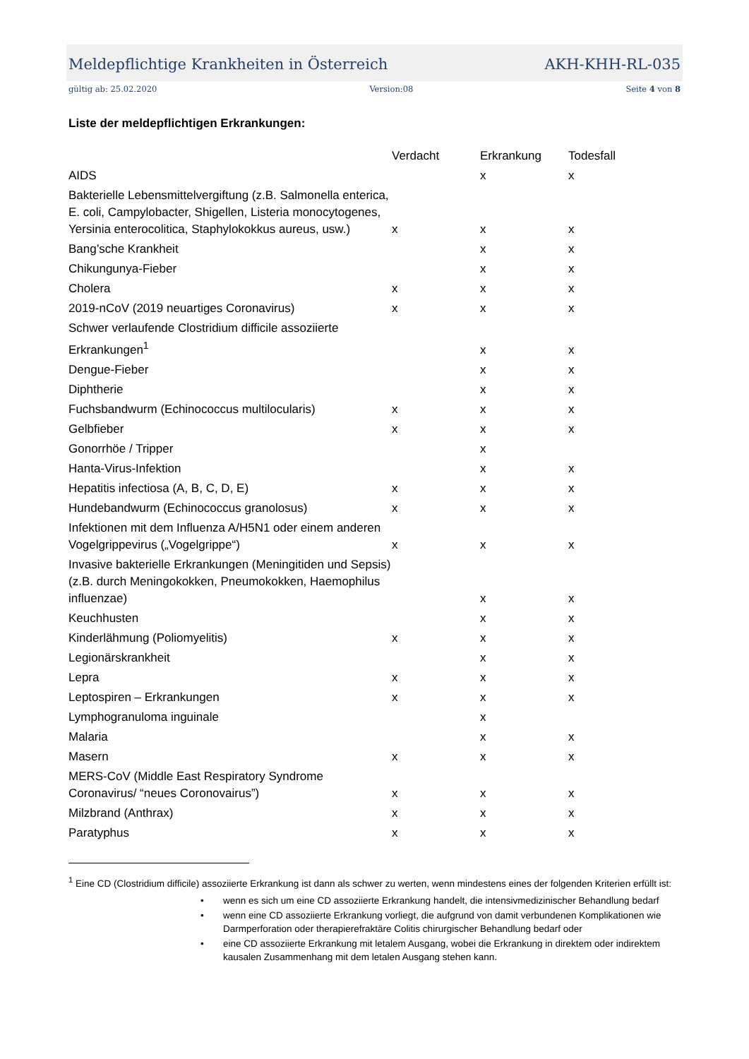Meldepflichtige Krankheiten in Österreich AKH-KHH-RL-035
gültig ab: 25.02.2020 Version:08 Seite 4 von 8
Liste der meldepflichtigen Erkrankungen:
| | Verdacht | Erkrankung | Todesfall |
| --- | --- | --- | --- |
| AIDS | | x | x |
| Bakterielle Lebensmittelvergiftung (z.B. Salmonella enterica, E. coli, Campylobacter, Shigellen, Listeria monocytogenes, Yersinia enterocolitica, Staphylokokkus aureus, usw.) | x | x | x |
| Bang’sche Krankheit | | x | x |
| Chikungunya-Fieber | | x | x |
| Cholera | x | x | x |
| 2019-nCoV (2019 neuartiges Coronavirus) | x | x | x |
| Schwer verlaufende Clostridium difficile assoziierte Erkrankungen<sup>1</sup> | | x | x |
| Dengue-Fieber | | x | x |
| Diphtherie | | x | x |
| Fuchsbandwurm (Echinococcus multilocularis) | x | x | x |
| Gelbfieber | x | x | x |
| Gonorrhöe / Tripper | | x | |
| Hanta-Virus-Infektion | | x | x |
| Hepatitis infectiosa (A, B, C, D, E) | x | x | x |
| Hundebandwurm (Echinococcus granolosus) | x | x | x |
| Infektionen mit dem Influenza A/H5N1 oder einem anderen Vogelgrippevirus („Vogelgrippe“) | x | x | x |
| Invasive bakterielle Erkrankungen (Meningitiden und Sepsis) (z.B. durch Meningokokken, Pneumokokken, Haemophilus influenzae) | | x | x |
| Keuchhusten | | x | x |
| Kinderlähmung (Poliomyelitis) | x | x | x |
| Legionärskrankheit | | x | x |
| Lepra | x | x | x |
| Leptospiren – Erkrankungen | x | x | x |
| Lymphogranuloma inguinale | | x | |
| Malaria | | x | x |
| Masern | x | x | x |
| MERS-CoV (Middle East Respiratory Syndrome Coronavirus/ “neues Coronovairus”) | x | x | x |
| Milzbrand (Anthrax) | x | x | x |
| Paratyphus | x | x | x |
<sup>1</sup> Eine CD (Clostridium difficile) assoziierte Erkrankung ist dann als schwer zu werten, wenn mindestens eines der folgenden Kriterien erfüllt ist:
• wenn es sich um eine CD assoziierte Erkrankung handelt, die intensivmedizinischer Behandlung bedarf
• wenn eine CD assoziierte Erkrankung vorliegt, die aufgrund von damit verbundenen Komplikationen wie Darmperforation oder therapierefraktäre Colitis chirurgischer Behandlung bedarf oder
• eine CD assoziierte Erkrankung mit letalem Ausgang, wobei die Erkrankung in direktem oder indirektem kausalen Zusammenhang mit dem letalen Ausgang stehen kann.